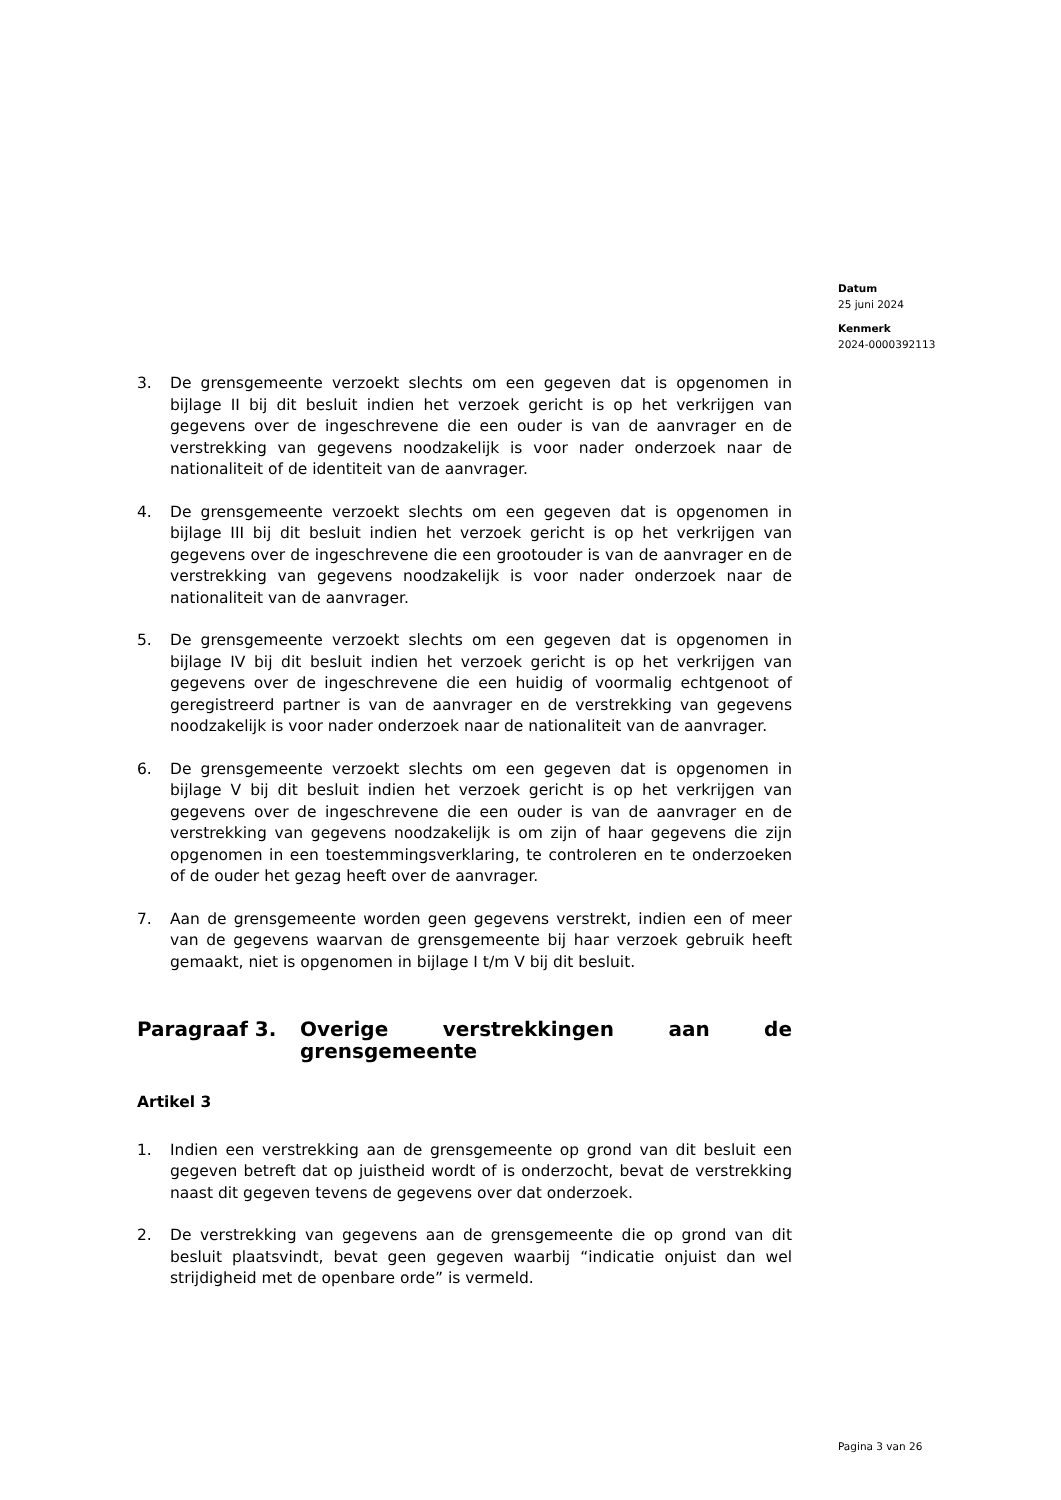Datum
25 juni 2024
Kenmerk
2024-0000392113
3. De grensgemeente verzoekt slechts om een gegeven dat is opgenomen in bijlage II bij dit besluit indien het verzoek gericht is op het verkrijgen van gegevens over de ingeschrevene die een ouder is van de aanvrager en de verstrekking van gegevens noodzakelijk is voor nader onderzoek naar de nationaliteit of de identiteit van de aanvrager.
4. De grensgemeente verzoekt slechts om een gegeven dat is opgenomen in bijlage III bij dit besluit indien het verzoek gericht is op het verkrijgen van gegevens over de ingeschrevene die een grootouder is van de aanvrager en de verstrekking van gegevens noodzakelijk is voor nader onderzoek naar de nationaliteit van de aanvrager.
5. De grensgemeente verzoekt slechts om een gegeven dat is opgenomen in bijlage IV bij dit besluit indien het verzoek gericht is op het verkrijgen van gegevens over de ingeschrevene die een huidig of voormalig echtgenoot of geregistreerd partner is van de aanvrager en de verstrekking van gegevens noodzakelijk is voor nader onderzoek naar de nationaliteit van de aanvrager.
6. De grensgemeente verzoekt slechts om een gegeven dat is opgenomen in bijlage V bij dit besluit indien het verzoek gericht is op het verkrijgen van gegevens over de ingeschrevene die een ouder is van de aanvrager en de verstrekking van gegevens noodzakelijk is om zijn of haar gegevens die zijn opgenomen in een toestemmingsverklaring, te controleren en te onderzoeken of de ouder het gezag heeft over de aanvrager.
7. Aan de grensgemeente worden geen gegevens verstrekt, indien een of meer van de gegevens waarvan de grensgemeente bij haar verzoek gebruik heeft gemaakt, niet is opgenomen in bijlage I t/m V bij dit besluit.
Paragraaf 3. Overige verstrekkingen aan de grensgemeente
Artikel 3
1. Indien een verstrekking aan de grensgemeente op grond van dit besluit een gegeven betreft dat op juistheid wordt of is onderzocht, bevat de verstrekking naast dit gegeven tevens de gegevens over dat onderzoek.
2. De verstrekking van gegevens aan de grensgemeente die op grond van dit besluit plaatsvindt, bevat geen gegeven waarbij “indicatie onjuist dan wel strijdigheid met de openbare orde” is vermeld.
Pagina 3 van 26